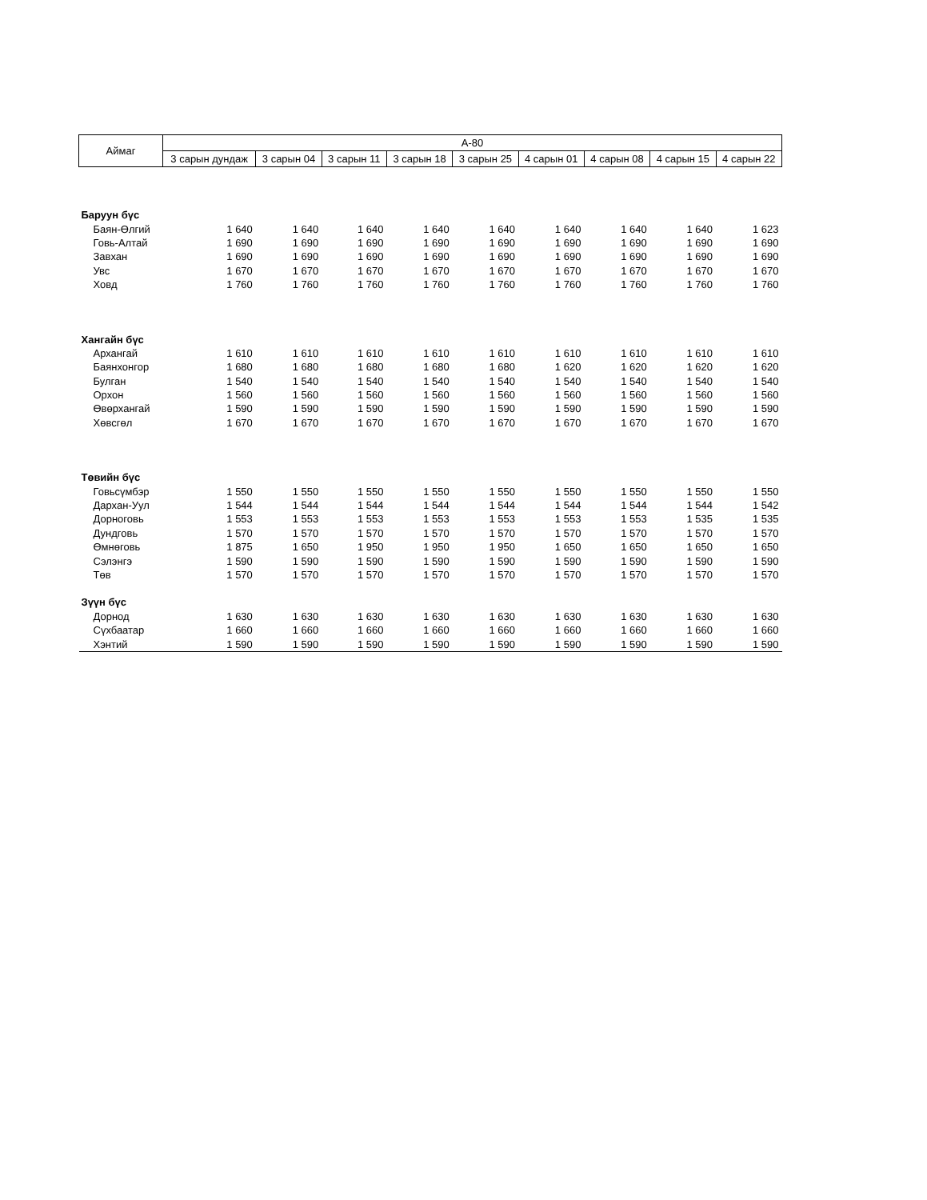| Аймаг | А-80 | | | | | | | | |
| --- | --- | --- | --- | --- | --- | --- | --- | --- | --- |
| | 3 сарын дундаж | 3 сарын 04 | 3 сарын 11 | 3 сарын 18 | 3 сарын 25 | 4 сарын 01 | 4 сарын 08 | 4 сарын 15 | 4 сарын 22 |
| Баруун бүс | | | | | | | | | |
| Баян-Өлгий | 1 640 | 1 640 | 1 640 | 1 640 | 1 640 | 1 640 | 1 640 | 1 640 | 1 623 |
| Говь-Алтай | 1 690 | 1 690 | 1 690 | 1 690 | 1 690 | 1 690 | 1 690 | 1 690 | 1 690 |
| Завхан | 1 690 | 1 690 | 1 690 | 1 690 | 1 690 | 1 690 | 1 690 | 1 690 | 1 690 |
| Увс | 1 670 | 1 670 | 1 670 | 1 670 | 1 670 | 1 670 | 1 670 | 1 670 | 1 670 |
| Ховд | 1 760 | 1 760 | 1 760 | 1 760 | 1 760 | 1 760 | 1 760 | 1 760 | 1 760 |
| Хангайн бүс | | | | | | | | | |
| Архангай | 1 610 | 1 610 | 1 610 | 1 610 | 1 610 | 1 610 | 1 610 | 1 610 | 1 610 |
| Баянхонгор | 1 680 | 1 680 | 1 680 | 1 680 | 1 680 | 1 620 | 1 620 | 1 620 | 1 620 |
| Булган | 1 540 | 1 540 | 1 540 | 1 540 | 1 540 | 1 540 | 1 540 | 1 540 | 1 540 |
| Орхон | 1 560 | 1 560 | 1 560 | 1 560 | 1 560 | 1 560 | 1 560 | 1 560 | 1 560 |
| Өвөрхангай | 1 590 | 1 590 | 1 590 | 1 590 | 1 590 | 1 590 | 1 590 | 1 590 | 1 590 |
| Хөвсгөл | 1 670 | 1 670 | 1 670 | 1 670 | 1 670 | 1 670 | 1 670 | 1 670 | 1 670 |
| Төвийн бүс | | | | | | | | | |
| Говьсүмбэр | 1 550 | 1 550 | 1 550 | 1 550 | 1 550 | 1 550 | 1 550 | 1 550 | 1 550 |
| Дархан-Уул | 1 544 | 1 544 | 1 544 | 1 544 | 1 544 | 1 544 | 1 544 | 1 544 | 1 542 |
| Дорноговь | 1 553 | 1 553 | 1 553 | 1 553 | 1 553 | 1 553 | 1 553 | 1 535 | 1 535 |
| Дундговь | 1 570 | 1 570 | 1 570 | 1 570 | 1 570 | 1 570 | 1 570 | 1 570 | 1 570 |
| Өмнөговь | 1 875 | 1 650 | 1 950 | 1 950 | 1 950 | 1 650 | 1 650 | 1 650 | 1 650 |
| Сэлэнгэ | 1 590 | 1 590 | 1 590 | 1 590 | 1 590 | 1 590 | 1 590 | 1 590 | 1 590 |
| Төв | 1 570 | 1 570 | 1 570 | 1 570 | 1 570 | 1 570 | 1 570 | 1 570 | 1 570 |
| Зүүн бүс | | | | | | | | | |
| Дорнод | 1 630 | 1 630 | 1 630 | 1 630 | 1 630 | 1 630 | 1 630 | 1 630 | 1 630 |
| Сүхбаатар | 1 660 | 1 660 | 1 660 | 1 660 | 1 660 | 1 660 | 1 660 | 1 660 | 1 660 |
| Хэнтий | 1 590 | 1 590 | 1 590 | 1 590 | 1 590 | 1 590 | 1 590 | 1 590 | 1 590 |